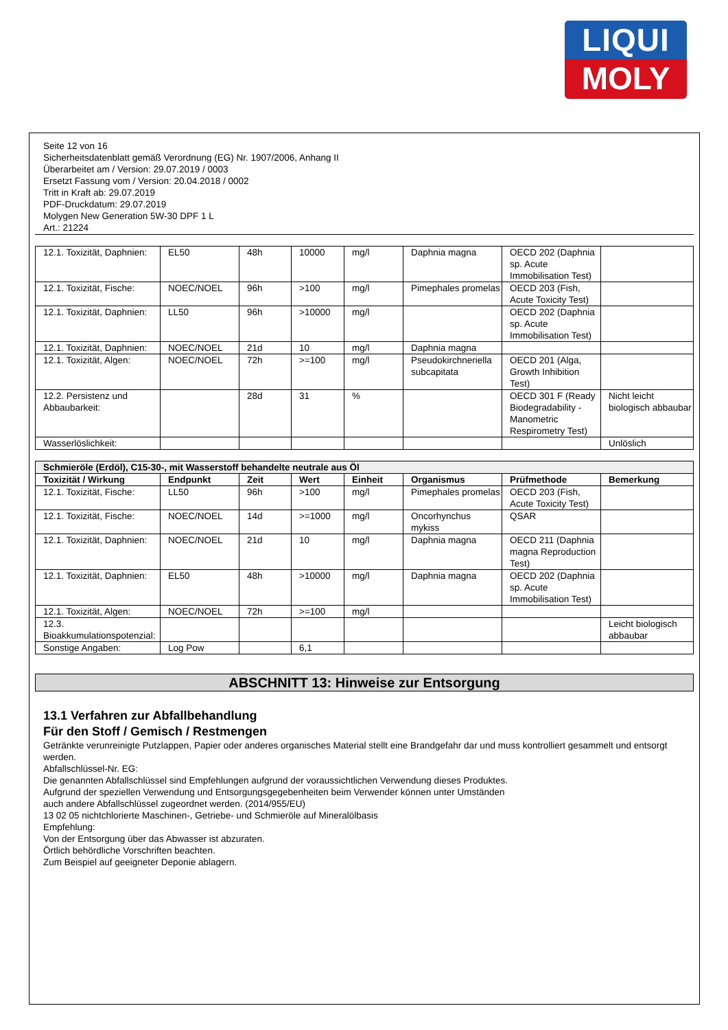LIQUI
MOLY
Seite 12 von 16
Sicherheitsdatenblatt gemäß Verordnung (EG) Nr. 1907/2006, Anhang II
Überarbeitet am / Version: 29.07.2019 / 0003
Ersetzt Fassung vom / Version: 20.04.2018 / 0002
Tritt in Kraft ab: 29.07.2019
PDF-Druckdatum: 29.07.2019
Molygen New Generation 5W-30 DPF 1 L
Art.: 21224
| 12.1. Toxizität, Daphnien: | EL50 | 48h | 10000 | mg/l | Daphnia magna | OECD 202 (Daphnia sp. Acute Immobilisation Test) | |
| 12.1. Toxizität, Fische: | NOEC/NOEL | 96h | >100 | mg/l | Pimephales promelas | OECD 203 (Fish, Acute Toxicity Test) | |
| 12.1. Toxizität, Daphnien: | LL50 | 96h | >10000 | mg/l | | OECD 202 (Daphnia sp. Acute Immobilisation Test) | |
| 12.1. Toxizität, Daphnien: | NOEC/NOEL | 21d | 10 | mg/l | Daphnia magna | | |
| 12.1. Toxizität, Algen: | NOEC/NOEL | 72h | >=100 | mg/l | Pseudokirchneriella subcapitata | OECD 201 (Alga, Growth Inhibition Test) | |
| 12.2. Persistenz und Abbaubarkeit: | | 28d | 31 | % | | OECD 301 F (Ready Biodegradability - Manometric Respirometry Test) | Nicht leicht biologisch abbaubar |
| Wasserlöslichkeit: | | | | | | | Unlöslich |
| Schmieröle (Erdöl), C15-30-, mit Wasserstoff behandelte neutrale aus Öl | | | | | | | |
| --- | --- | --- | --- | --- | --- | --- | --- |
| Toxizität / Wirkung | Endpunkt | Zeit | Wert | Einheit | Organismus | Prüfmethode | Bemerkung |
| 12.1. Toxizität, Fische: | LL50 | 96h | >100 | mg/l | Pimephales promelas | OECD 203 (Fish, Acute Toxicity Test) | |
| 12.1. Toxizität, Fische: | NOEC/NOEL | 14d | >=1000 | mg/l | Oncorhynchus mykiss | QSAR | |
| 12.1. Toxizität, Daphnien: | NOEC/NOEL | 21d | 10 | mg/l | Daphnia magna | OECD 211 (Daphnia magna Reproduction Test) | |
| 12.1. Toxizität, Daphnien: | EL50 | 48h | >10000 | mg/l | Daphnia magna | OECD 202 (Daphnia sp. Acute Immobilisation Test) | |
| 12.1. Toxizität, Algen: | NOEC/NOEL | 72h | >=100 | mg/l | | | |
| 12.3. Bioakkumulationspotenzial: | | | | | | | Leicht biologisch abbaubar |
| Sonstige Angaben: | Log Pow | | 6,1 | | | | |
ABSCHNITT 13: Hinweise zur Entsorgung
13.1 Verfahren zur Abfallbehandlung
Für den Stoff / Gemisch / Restmengen
Getränkte verunreinigte Putzlappen, Papier oder anderes organisches Material stellt eine Brandgefahr dar und muss kontrolliert gesammelt und entsorgt werden.
Abfallschlüssel-Nr. EG:
Die genannten Abfallschlüssel sind Empfehlungen aufgrund der voraussichtlichen Verwendung dieses Produktes.
Aufgrund der speziellen Verwendung und Entsorgungsgegebenheiten beim Verwender können unter Umständen
auch andere Abfallschlüssel zugeordnet werden. (2014/955/EU)
13 02 05 nichtchlorierte Maschinen-, Getriebe- und Schmieröle auf Mineralölbasis
Empfehlung:
Von der Entsorgung über das Abwasser ist abzuraten.
Örtlich behördliche Vorschriften beachten.
Zum Beispiel auf geeigneter Deponie ablagern.